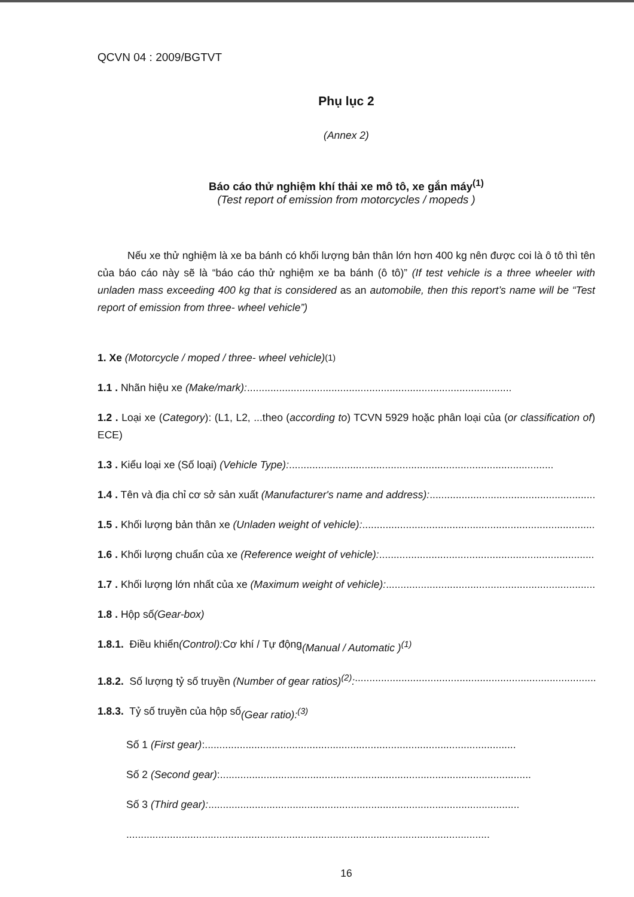QCVN 04 : 2009/BGTVT
Phụ lục 2
(Annex 2)
Báo cáo thử nghiệm khí thải xe mô tô, xe gắn máy<sup>(1)</sup>
(Test report of emission from motorcycles / mopeds )
Nếu xe thử nghiệm là xe ba bánh có khối lượng bản thân lớn hơn 400 kg nên được coi là ô tô thì tên của báo cáo này sẽ là “báo cáo thử nghiệm xe ba bánh (ô tô)” (If test vehicle is a three wheeler with unladen mass exceeding 400 kg that is considered as an automobile, then this report’s name will be “Test report of emission from three- wheel vehicle”)
1. Xe (Motorcycle / moped / three- wheel vehicle)<sup>(1)</sup>
1.1 . Nhãn hiệu xe (Make/mark):...........................................................................................
1.2 . Loại xe (Category): (L1, L2, ...theo (according to) TCVN 5929 hoặc phân loại của (or classification of) ECE)
1.3 . Kiểu loại xe (Số loại) (Vehicle Type):...........................................................................................
1.4 . Tên và địa chỉ cơ sở sản xuất (Manufacturer's name and address):...........................................................................................
1.5 . Khối lượng bản thân xe (Unladen weight of vehicle):...........................................................................................
1.6 . Khối lượng chuẩn của xe (Reference weight of vehicle):...........................................................................................
1.7 . Khối lượng lớn nhất của xe (Maximum weight of vehicle):...........................................................................................
1.8 . Hộp số (Gear-box)
1.8.1. Điều khiển (Control): Cơ khí / Tự động (Manual / Automatic )<sup>(1)</sup>
1.8.2. Số lượng tỷ số truyền (Number of gear ratios)<sup>(2)</sup>:...........................................................................................
1.8.3. Tỷ số truyền của hộp số (Gear ratio):<sup>(3)</sup>
Số 1 (First gear):...........................................................................................................
Số 2 (Second gear):...........................................................................................................
Số 3 (Third gear):...........................................................................................................
.............................................................................................................................
16